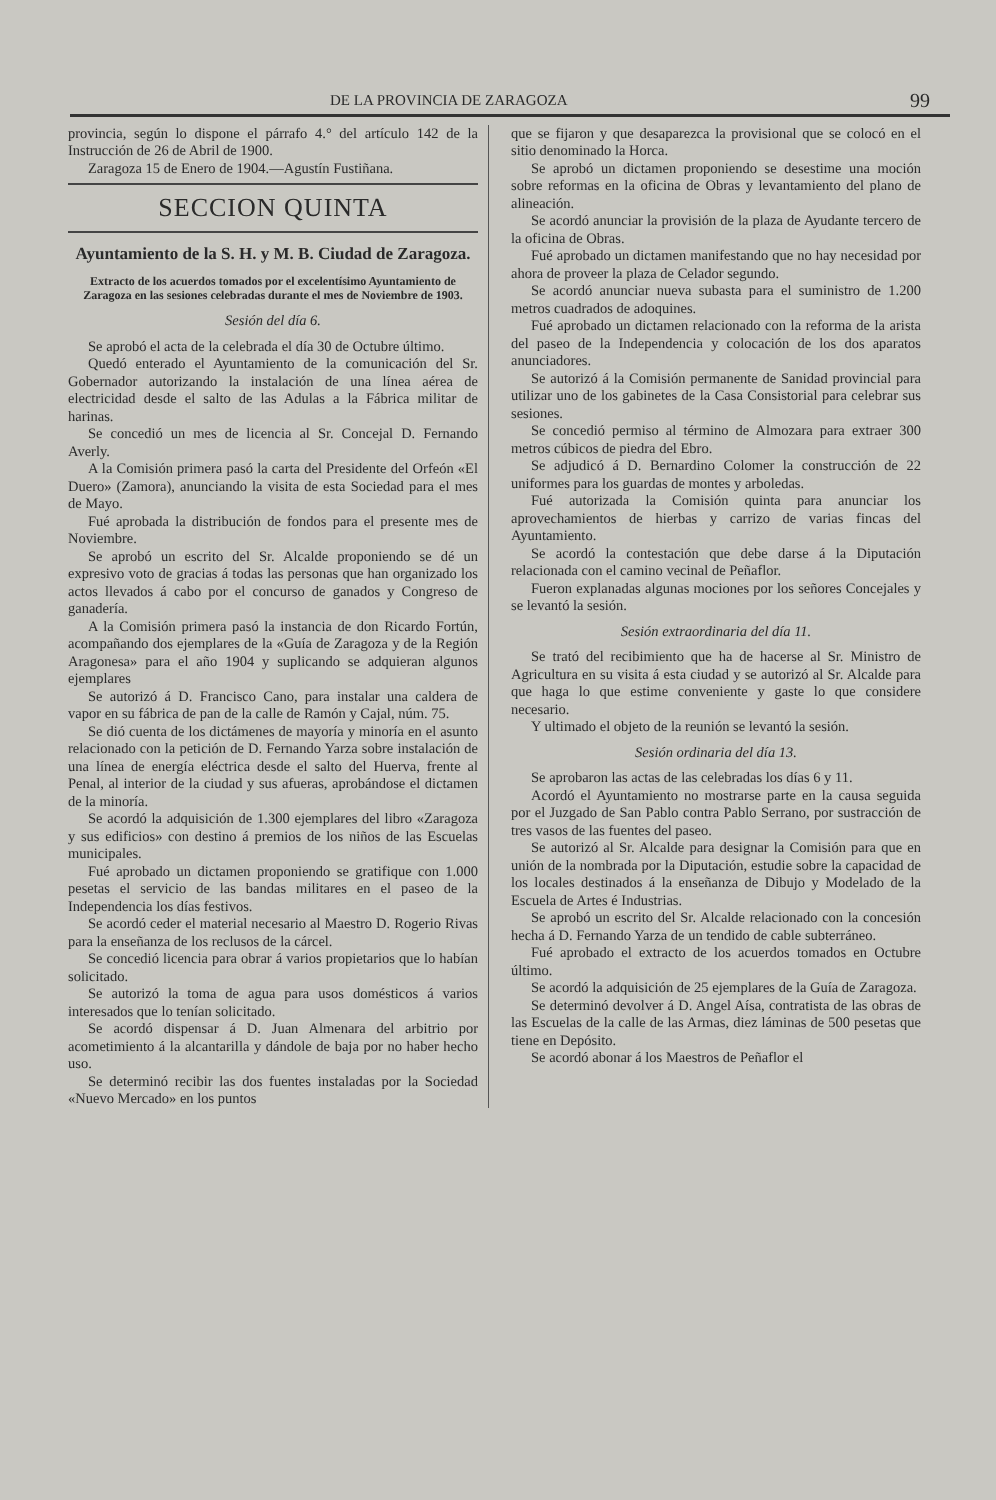DE LA PROVINCIA DE ZARAGOZA 99
provincia, según lo dispone el párrafo 4.° del artículo 142 de la Instrucción de 26 de Abril de 1900.
Zaragoza 15 de Enero de 1904.—Agustín Fustiñana.
SECCION QUINTA
Ayuntamiento de la S. H. y M. B. Ciudad de Zaragoza.
Extracto de los acuerdos tomados por el excelentísimo Ayuntamiento de Zaragoza en las sesiones celebradas durante el mes de Noviembre de 1903.
Sesión del día 6.
Se aprobó el acta de la celebrada el día 30 de Octubre último.
Quedó enterado el Ayuntamiento de la comunicación del Sr. Gobernador autorizando la instalación de una línea aérea de electricidad desde el salto de las Adulas a la Fábrica militar de harinas.
Se concedió un mes de licencia al Sr. Concejal D. Fernando Averly.
A la Comisión primera pasó la carta del Presidente del Orfeón «El Duero» (Zamora), anunciando la visita de esta Sociedad para el mes de Mayo.
Fué aprobada la distribución de fondos para el presente mes de Noviembre.
Se aprobó un escrito del Sr. Alcalde proponiendo se dé un expresivo voto de gracias á todas las personas que han organizado los actos llevados á cabo por el concurso de ganados y Congreso de ganadería.
A la Comisión primera pasó la instancia de don Ricardo Fortún, acompañando dos ejemplares de la «Guía de Zaragoza y de la Región Aragonesa» para el año 1904 y suplicando se adquieran algunos ejemplares
Se autorizó á D. Francisco Cano, para instalar una caldera de vapor en su fábrica de pan de la calle de Ramón y Cajal, núm. 75.
Se dió cuenta de los dictámenes de mayoría y minoría en el asunto relacionado con la petición de D. Fernando Yarza sobre instalación de una línea de energía eléctrica desde el salto del Huerva, frente al Penal, al interior de la ciudad y sus afueras, aprobándose el dictamen de la minoría.
Se acordó la adquisición de 1.300 ejemplares del libro «Zaragoza y sus edificios» con destino á premios de los niños de las Escuelas municipales.
Fué aprobado un dictamen proponiendo se gratifique con 1.000 pesetas el servicio de las bandas militares en el paseo de la Independencia los días festivos.
Se acordó ceder el material necesario al Maestro D. Rogerio Rivas para la enseñanza de los reclusos de la cárcel.
Se concedió licencia para obrar á varios propietarios que lo habían solicitado.
Se autorizó la toma de agua para usos domésticos á varios interesados que lo tenían solicitado.
Se acordó dispensar á D. Juan Almenara del arbitrio por acometimiento á la alcantarilla y dándole de baja por no haber hecho uso.
Se determinó recibir las dos fuentes instaladas por la Sociedad «Nuevo Mercado» en los puntos
que se fijaron y que desaparezca la provisional que se colocó en el sitio denominado la Horca.
Se aprobó un dictamen proponiendo se desestime una moción sobre reformas en la oficina de Obras y levantamiento del plano de alineación.
Se acordó anunciar la provisión de la plaza de Ayudante tercero de la oficina de Obras.
Fué aprobado un dictamen manifestando que no hay necesidad por ahora de proveer la plaza de Celador segundo.
Se acordó anunciar nueva subasta para el suministro de 1.200 metros cuadrados de adoquines.
Fué aprobado un dictamen relacionado con la reforma de la arista del paseo de la Independencia y colocación de los dos aparatos anunciadores.
Se autorizó á la Comisión permanente de Sanidad provincial para utilizar uno de los gabinetes de la Casa Consistorial para celebrar sus sesiones.
Se concedió permiso al término de Almozara para extraer 300 metros cúbicos de piedra del Ebro.
Se adjudicó á D. Bernardino Colomer la construcción de 22 uniformes para los guardas de montes y arboledas.
Fué autorizada la Comisión quinta para anunciar los aprovechamientos de hierbas y carrizo de varias fincas del Ayuntamiento.
Se acordó la contestación que debe darse á la Diputación relacionada con el camino vecinal de Peñaflor.
Fueron explanadas algunas mociones por los señores Concejales y se levantó la sesión.
Sesión extraordinaria del día 11.
Se trató del recibimiento que ha de hacerse al Sr. Ministro de Agricultura en su visita á esta ciudad y se autorizó al Sr. Alcalde para que haga lo que estime conveniente y gaste lo que considere necesario.
Y ultimado el objeto de la reunión se levantó la sesión.
Sesión ordinaria del día 13.
Se aprobaron las actas de las celebradas los días 6 y 11.
Acordó el Ayuntamiento no mostrarse parte en la causa seguida por el Juzgado de San Pablo contra Pablo Serrano, por sustracción de tres vasos de las fuentes del paseo.
Se autorizó al Sr. Alcalde para designar la Comisión para que en unión de la nombrada por la Diputación, estudie sobre la capacidad de los locales destinados á la enseñanza de Dibujo y Modelado de la Escuela de Artes é Industrias.
Se aprobó un escrito del Sr. Alcalde relacionado con la concesión hecha á D. Fernando Yarza de un tendido de cable subterráneo.
Fué aprobado el extracto de los acuerdos tomados en Octubre último.
Se acordó la adquisición de 25 ejemplares de la Guía de Zaragoza.
Se determinó devolver á D. Angel Aísa, contratista de las obras de las Escuelas de la calle de las Armas, diez láminas de 500 pesetas que tiene en Depósito.
Se acordó abonar á los Maestros de Peñaflor el